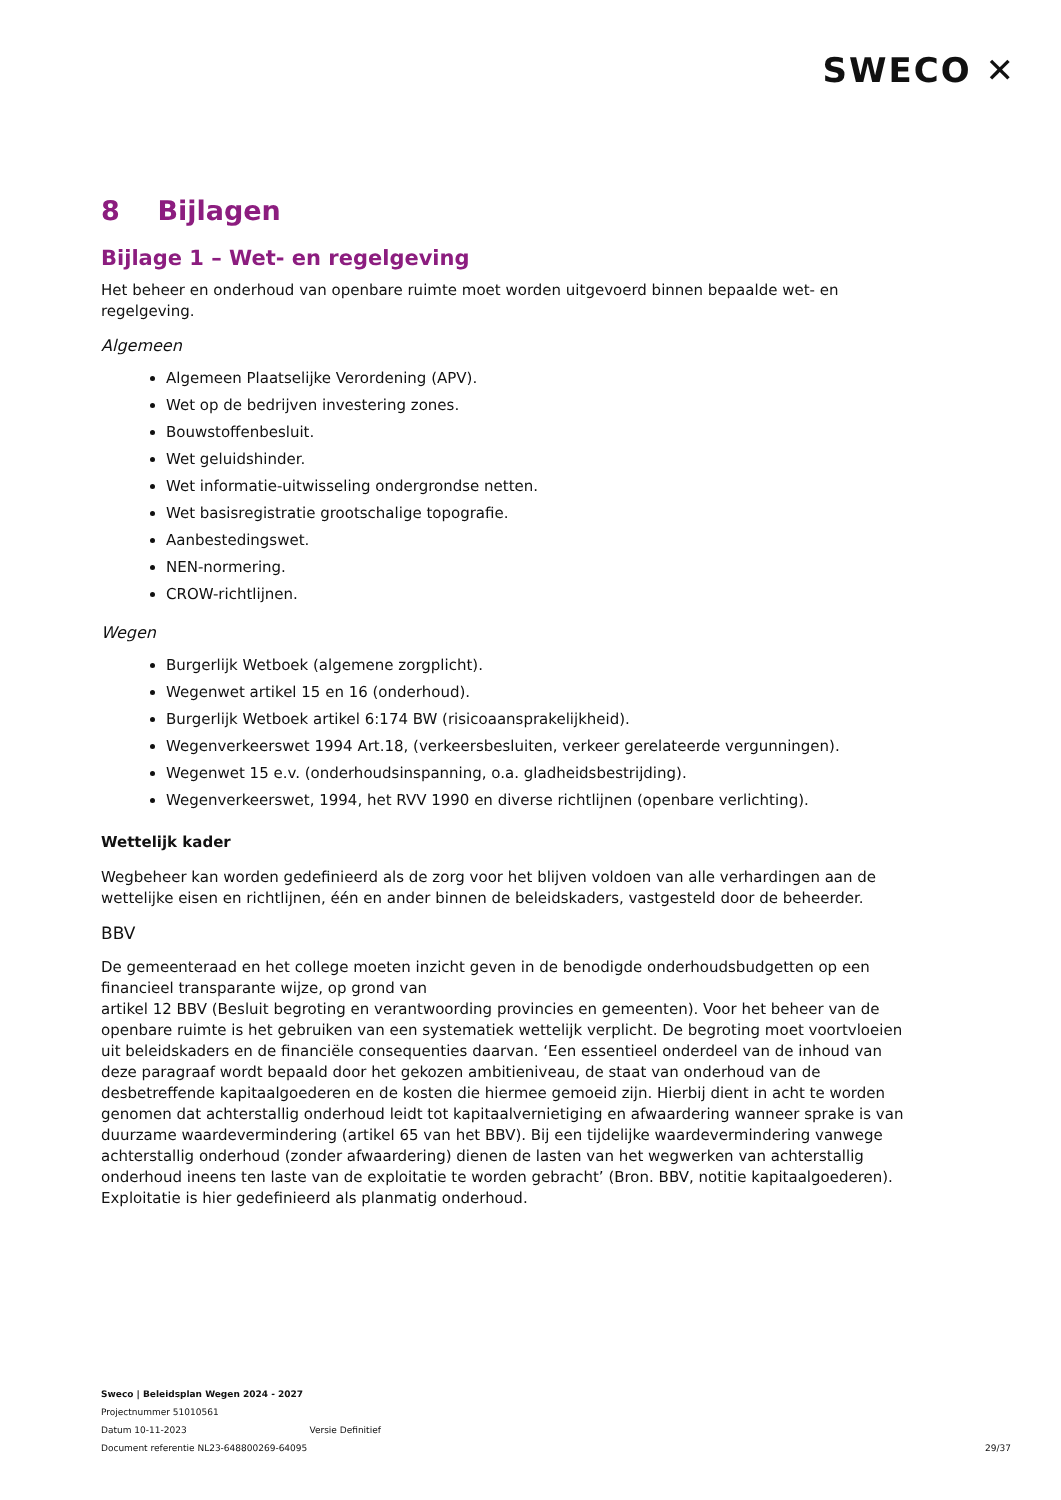SWECO ✕
8 Bijlagen
Bijlage 1 – Wet- en regelgeving
Het beheer en onderhoud van openbare ruimte moet worden uitgevoerd binnen bepaalde wet- en regelgeving.
Algemeen
Algemeen Plaatselijke Verordening (APV).
Wet op de bedrijven investering zones.
Bouwstoffenbesluit.
Wet geluidshinder.
Wet informatie-uitwisseling ondergrondse netten.
Wet basisregistratie grootschalige topografie.
Aanbestedingswet.
NEN-normering.
CROW-richtlijnen.
Wegen
Burgerlijk Wetboek (algemene zorgplicht).
Wegenwet artikel 15 en 16 (onderhoud).
Burgerlijk Wetboek artikel 6:174 BW (risicoaansprakelijkheid).
Wegenverkeerswet 1994 Art.18, (verkeersbesluiten, verkeer gerelateerde vergunningen).
Wegenwet 15 e.v. (onderhoudsinspanning, o.a. gladheidsbestrijding).
Wegenverkeerswet, 1994, het RVV 1990 en diverse richtlijnen (openbare verlichting).
Wettelijk kader
Wegbeheer kan worden gedefinieerd als de zorg voor het blijven voldoen van alle verhardingen aan de wettelijke eisen en richtlijnen, één en ander binnen de beleidskaders, vastgesteld door de beheerder.
BBV
De gemeenteraad en het college moeten inzicht geven in de benodigde onderhoudsbudgetten op een financieel transparante wijze, op grond van
artikel 12 BBV (Besluit begroting en verantwoording provincies en gemeenten). Voor het beheer van de openbare ruimte is het gebruiken van een systematiek wettelijk verplicht. De begroting moet voortvloeien uit beleidskaders en de financiële consequenties daarvan. ‘Een essentieel onderdeel van de inhoud van deze paragraaf wordt bepaald door het gekozen ambitieniveau, de staat van onderhoud van de desbetreffende kapitaalgoederen en de kosten die hiermee gemoeid zijn. Hierbij dient in acht te worden genomen dat achterstallig onderhoud leidt tot kapitaalvernietiging en afwaardering wanneer sprake is van duurzame waardevermindering (artikel 65 van het BBV). Bij een tijdelijke waardevermindering vanwege achterstallig onderhoud (zonder afwaardering) dienen de lasten van het wegwerken van achterstallig onderhoud ineens ten laste van de exploitatie te worden gebracht’ (Bron. BBV, notitie kapitaalgoederen). Exploitatie is hier gedefinieerd als planmatig onderhoud.
Sweco | Beleidsplan Wegen 2024 - 2027
Projectnummer 51010561
Datum 10-11-2023 Versie Definitief
Document referentie NL23-648800269-64095
29/37